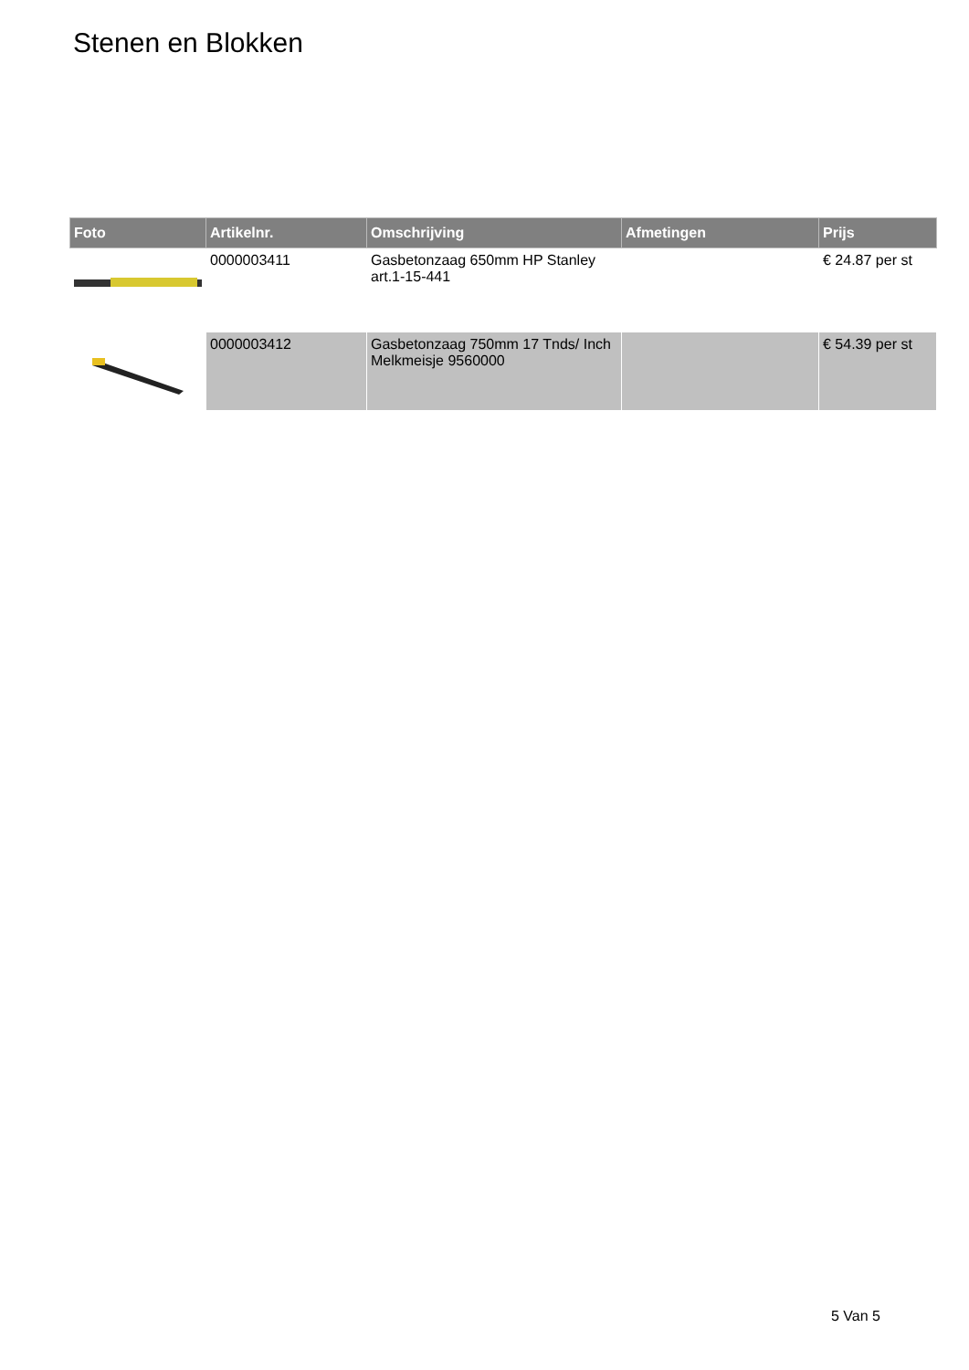Stenen en Blokken
| Foto | Artikelnr. | Omschrijving | Afmetingen | Prijs |
| --- | --- | --- | --- | --- |
| | 0000003411 | Gasbetonzaag 650mm HP Stanley art.1-15-441 | | € 24.87 per st |
| | 0000003412 | Gasbetonzaag 750mm 17 Tnds/ Inch Melkmeisje 9560000 | | € 54.39 per st |
5 Van 5